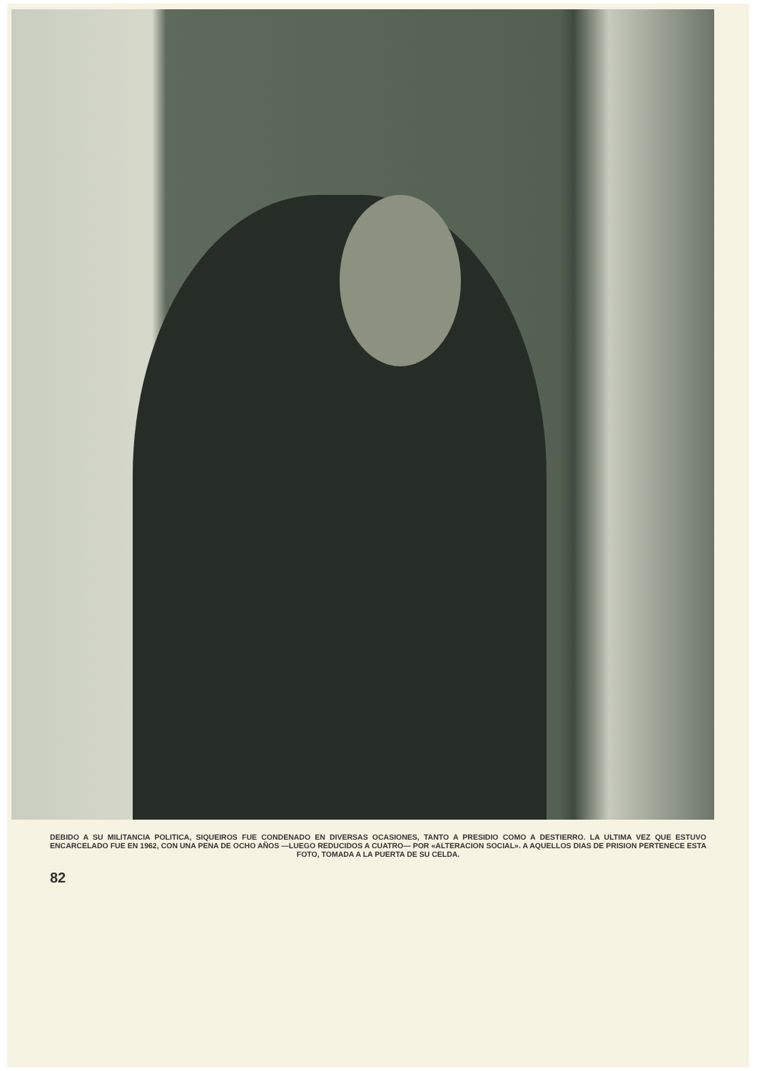DEBIDO A SU MILITANCIA POLITICA, SIQUEIROS FUE CONDENADO EN DIVERSAS OCASIONES, TANTO A PRESIDIO COMO A DESTIERRO. LA ULTIMA VEZ QUE ESTUVO ENCARCELADO FUE EN 1962, CON UNA PENA DE OCHO AÑOS —LUEGO REDUCIDOS A CUATRO— POR «ALTERACION SOCIAL». A AQUELLOS DIAS DE PRISION PERTENECE ESTA FOTO, TOMADA A LA PUERTA DE SU CELDA.
82